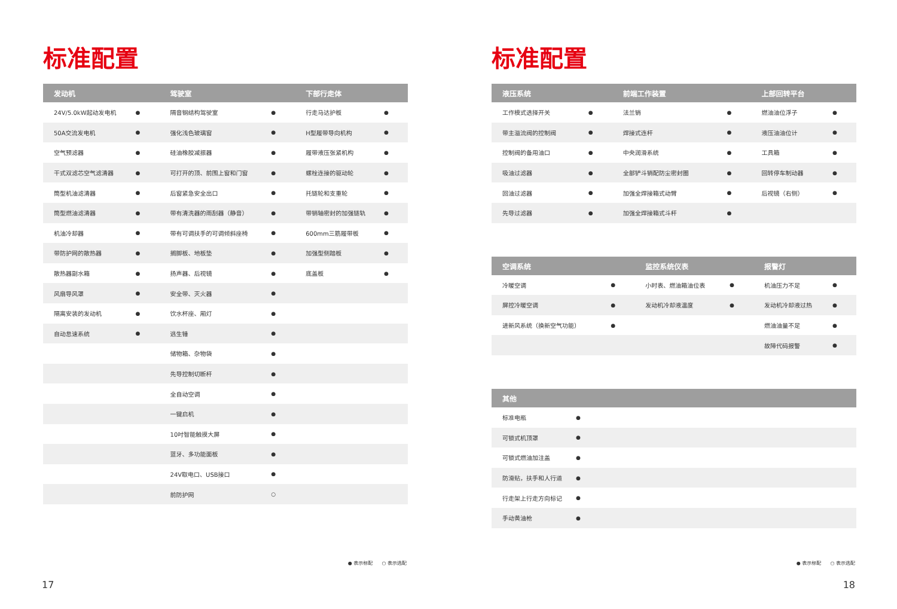标准配置
| 发动机 | | 驾驶室 | | 下部行走体 | |
| --- | --- | --- | --- | --- | --- |
| 24V/5.0kW起动发电机 | ● | 隔音钢结构驾驶室 | ● | 行走马达护板 | ● |
| 50A交流发电机 | ● | 强化浅色玻璃窗 | ● | H型履带导向机构 | ● |
| 空气预滤器 | ● | 硅油橡胶减振器 | ● | 履带液压张紧机构 | ● |
| 干式双滤芯空气滤清器 | ● | 可打开的顶、前围上窗和门窗 | ● | 螺栓连接的驱动轮 | ● |
| 筒型机油滤清器 | ● | 后窗紧急安全出口 | ● | 托链轮和支重轮 | ● |
| 筒型燃油滤清器 | ● | 带有清洗器的雨刮器（静音） | ● | 带销轴密封的加强链轨 | ● |
| 机油冷却器 | ● | 带有可调扶手的可调倾斜座椅 | ● | 600mm三筋履带板 | ● |
| 带防护网的散热器 | ● | 搁脚板、地板垫 | ● | 加强型侧踏板 | ● |
| 散热器副水箱 | ● | 扬声器、后视镜 | ● | 底盖板 | ● |
| 风扇导风罩 | ● | 安全带、灭火器 | ● | | |
| 隔离安装的发动机 | ● | 饮水杯座、厢灯 | ● | | |
| 自动怠速系统 | ● | 逃生锤 | ● | | |
| | | 储物箱、杂物袋 | ● | | |
| | | 先导控制切断杆 | ● | | |
| | | 全自动空调 | ● | | |
| | | 一键启机 | ● | | |
| | | 10吋智能触摸大屏 | ● | | |
| | | 蓝牙、多功能面板 | ● | | |
| | | 24V取电口、USB接口 | ● | | |
| | | 前防护网 | ○ | | |
● 表示标配 ○ 表示选配
17
标准配置
| 液压系统 | | 前端工作装置 | | 上部回转平台 | |
| --- | --- | --- | --- | --- | --- |
| 工作模式选择开关 | ● | 法兰销 | ● | 燃油油位浮子 | ● |
| 带主溢流阀的控制阀 | ● | 焊接式连杆 | ● | 液压油油位计 | ● |
| 控制阀的备用油口 | ● | 中央润滑系统 | ● | 工具箱 | ● |
| 吸油过滤器 | ● | 全部铲斗销配防尘密封圈 | ● | 回转停车制动器 | ● |
| 回油过滤器 | ● | 加强全焊接箱式动臂 | ● | 后视镜（右侧） | ● |
| 先导过滤器 | ● | 加强全焊接箱式斗杆 | ● | | |
| 空调系统 | | 监控系统仪表 | | 报警灯 | |
| --- | --- | --- | --- | --- | --- |
| 冷暖空调 | ● | 小时表、燃油箱油位表 | ● | 机油压力不足 | ● |
| 屏控冷暖空调 | ● | 发动机冷却液温度 | ● | 发动机冷却液过热 | ● |
| 进新风系统（换新空气功能） | ● | | | 燃油油量不足 | ● |
| | | | | 故障代码报警 | ● |
| 其他 | | |
| --- | --- | --- |
| 标准电瓶 | ● | |
| 可锁式机顶罩 | ● | |
| 可锁式燃油加注盖 | ● | |
| 防滑贴，扶手和人行道 | ● | |
| 行走架上行走方向标记 | ● | |
| 手动黄油枪 | ● | |
● 表示标配 ○ 表示选配
18